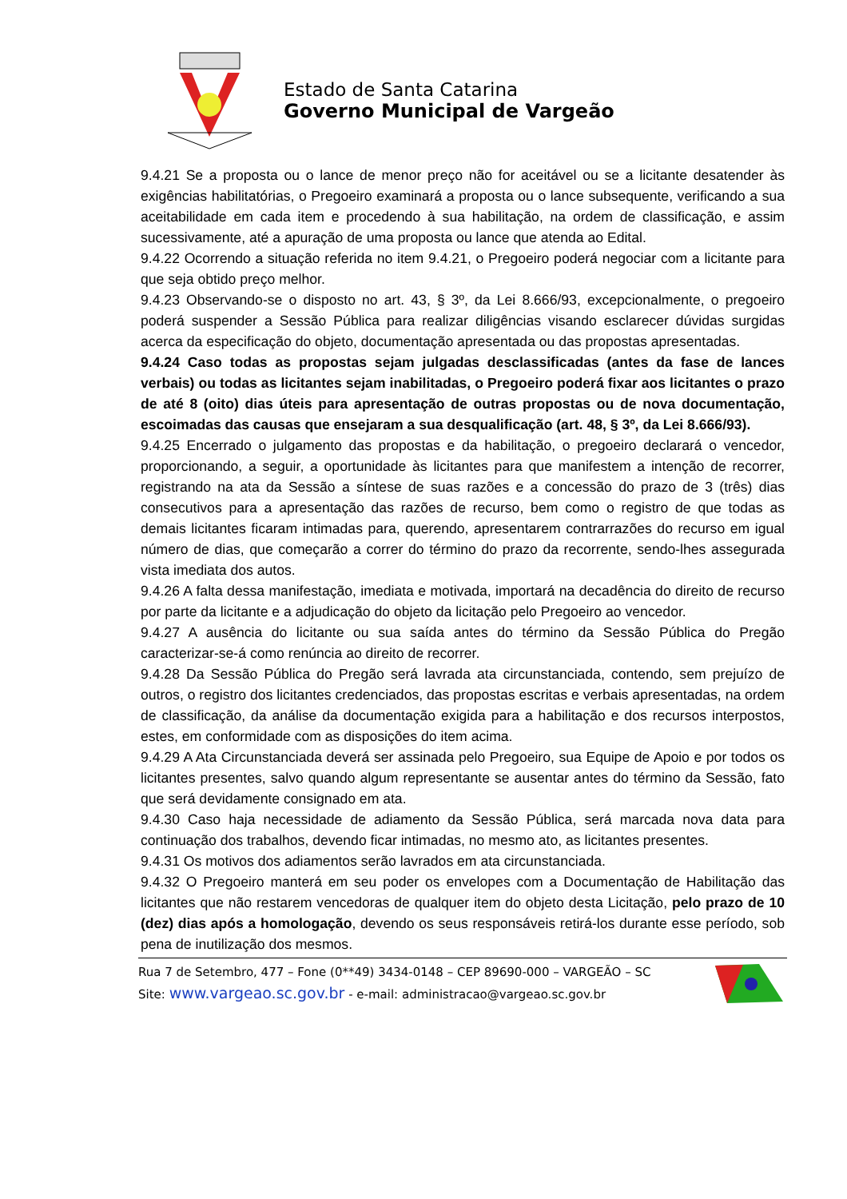Estado de Santa Catarina
Governo Municipal de Vargeão
9.4.21 Se a proposta ou o lance de menor preço não for aceitável ou se a licitante desatender às exigências habilitatórias, o Pregoeiro examinará a proposta ou o lance subsequente, verificando a sua aceitabilidade em cada item e procedendo à sua habilitação, na ordem de classificação, e assim sucessivamente, até a apuração de uma proposta ou lance que atenda ao Edital.
9.4.22 Ocorrendo a situação referida no item 9.4.21, o Pregoeiro poderá negociar com a licitante para que seja obtido preço melhor.
9.4.23 Observando-se o disposto no art. 43, § 3º, da Lei 8.666/93, excepcionalmente, o pregoeiro poderá suspender a Sessão Pública para realizar diligências visando esclarecer dúvidas surgidas acerca da especificação do objeto, documentação apresentada ou das propostas apresentadas.
9.4.24 Caso todas as propostas sejam julgadas desclassificadas (antes da fase de lances verbais) ou todas as licitantes sejam inabilitadas, o Pregoeiro poderá fixar aos licitantes o prazo de até 8 (oito) dias úteis para apresentação de outras propostas ou de nova documentação, escoimadas das causas que ensejaram a sua desqualificação (art. 48, § 3º, da Lei 8.666/93).
9.4.25 Encerrado o julgamento das propostas e da habilitação, o pregoeiro declarará o vencedor, proporcionando, a seguir, a oportunidade às licitantes para que manifestem a intenção de recorrer, registrando na ata da Sessão a síntese de suas razões e a concessão do prazo de 3 (três) dias consecutivos para a apresentação das razões de recurso, bem como o registro de que todas as demais licitantes ficaram intimadas para, querendo, apresentarem contrarrazões do recurso em igual número de dias, que começarão a correr do término do prazo da recorrente, sendo-lhes assegurada vista imediata dos autos.
9.4.26 A falta dessa manifestação, imediata e motivada, importará na decadência do direito de recurso por parte da licitante e a adjudicação do objeto da licitação pelo Pregoeiro ao vencedor.
9.4.27 A ausência do licitante ou sua saída antes do término da Sessão Pública do Pregão caracterizar-se-á como renúncia ao direito de recorrer.
9.4.28 Da Sessão Pública do Pregão será lavrada ata circunstanciada, contendo, sem prejuízo de outros, o registro dos licitantes credenciados, das propostas escritas e verbais apresentadas, na ordem de classificação, da análise da documentação exigida para a habilitação e dos recursos interpostos, estes, em conformidade com as disposições do item acima.
9.4.29 A Ata Circunstanciada deverá ser assinada pelo Pregoeiro, sua Equipe de Apoio e por todos os licitantes presentes, salvo quando algum representante se ausentar antes do término da Sessão, fato que será devidamente consignado em ata.
9.4.30 Caso haja necessidade de adiamento da Sessão Pública, será marcada nova data para continuação dos trabalhos, devendo ficar intimadas, no mesmo ato, as licitantes presentes.
9.4.31 Os motivos dos adiamentos serão lavrados em ata circunstanciada.
9.4.32 O Pregoeiro manterá em seu poder os envelopes com a Documentação de Habilitação das licitantes que não restarem vencedoras de qualquer item do objeto desta Licitação, pelo prazo de 10 (dez) dias após a homologação, devendo os seus responsáveis retirá-los durante esse período, sob pena de inutilização dos mesmos.
Rua 7 de Setembro, 477 – Fone (0**49) 3434-0148 – CEP 89690-000 – VARGEÃO – SC
Site: www.vargeao.sc.gov.br - e-mail: administracao@vargeao.sc.gov.br